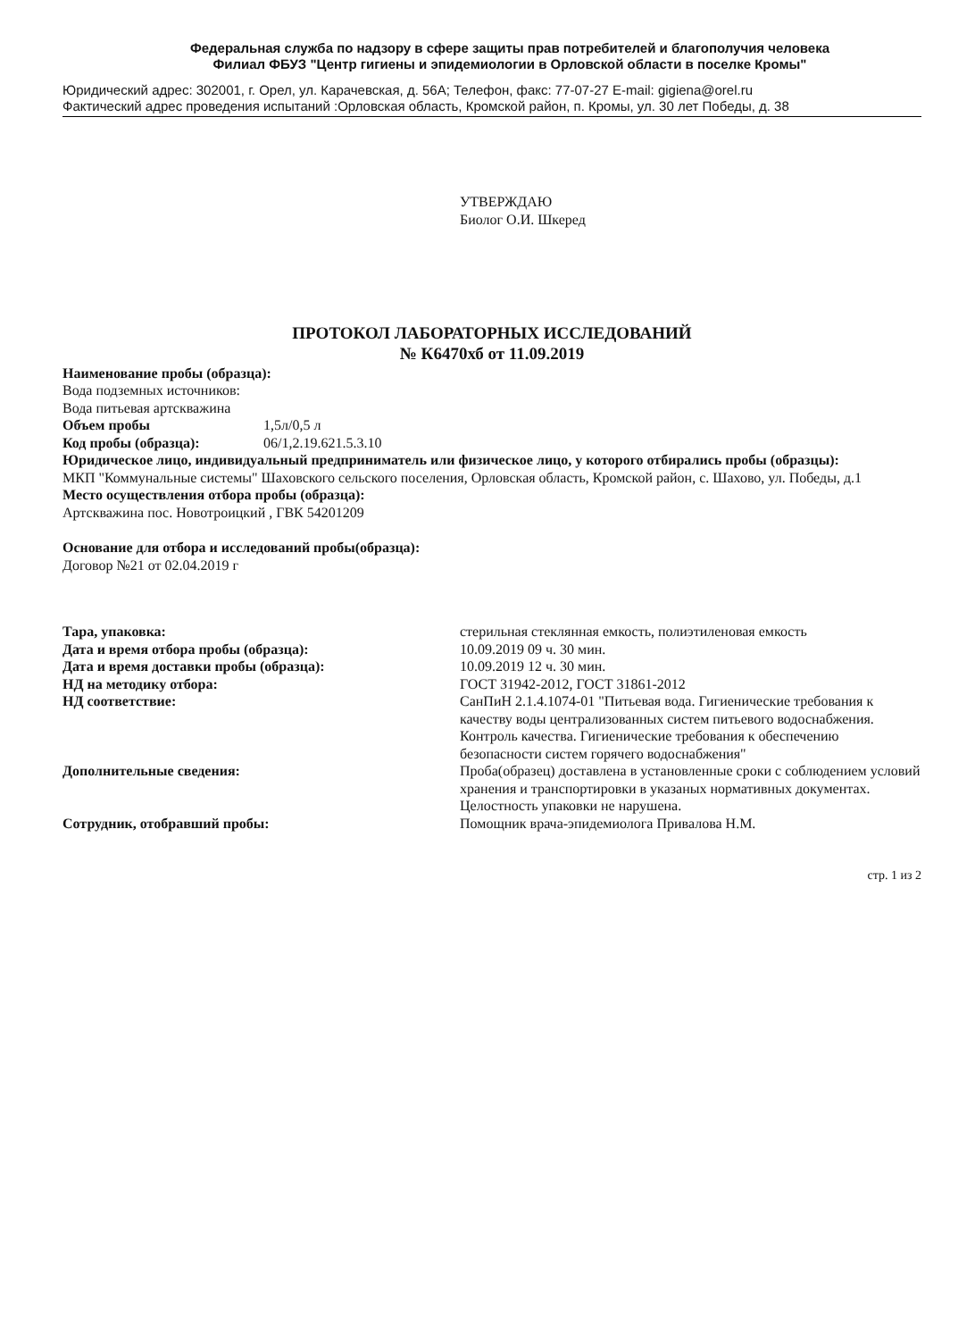Федеральная служба по надзору в сфере защиты прав потребителей и благополучия человека
Филиал ФБУЗ "Центр гигиены и эпидемиологии в Орловской области в поселке Кромы"
Юридический адрес: 302001, г. Орел, ул. Карачевская, д. 56А; Телефон, факс: 77-07-27 E-mail: gigiena@orel.ru
Фактический адрес проведения испытаний :Орловская область, Кромской район, п. Кромы, ул. 30 лет Победы, д. 38
УТВЕРЖДАЮ
Биолог О.И. Шкеред
ПРОТОКОЛ ЛАБОРАТОРНЫХ ИССЛЕДОВАНИЙ
№ К6470хб от 11.09.2019
Наименование пробы (образца):
Вода подземных источников:
Вода питьевая артскважина
Объем пробы 1,5л/0,5 л
Код пробы (образца): 06/1,2.19.621.5.3.10
Юридическое лицо, индивидуальный предприниматель или физическое лицо, у которого отбирались пробы (образцы):
МКП "Коммунальные системы" Шаховского сельского поселения, Орловская область, Кромской район, с. Шахово, ул. Победы, д.1
Место осуществления отбора пробы (образца):
Артскважина пос. Новотроицкий , ГВК 54201209
Основание для отбора и исследований пробы(образца):
Договор №21 от 02.04.2019 г
Тара, упаковка: стерильная стеклянная емкость, полиэтиленовая емкость
Дата и время отбора пробы (образца): 10.09.2019 09 ч. 30 мин.
Дата и время доставки пробы (образца): 10.09.2019 12 ч. 30 мин.
НД на методику отбора: ГОСТ 31942-2012, ГОСТ 31861-2012
НД соответствие: СанПиН 2.1.4.1074-01 "Питьевая вода. Гигиенические требования к качеству воды централизованных систем питьевого водоснабжения. Контроль качества. Гигиенические требования к обеспечению безопасности систем горячего водоснабжения"
Дополнительные сведения: Проба(образец) доставлена в установленные сроки с соблюдением условий хранения и транспортировки в указаных нормативных документах. Целостность упаковки не нарушена.
Сотрудник, отобравший пробы: Помощник врача-эпидемиолога Привалова Н.М.
стр. 1 из 2